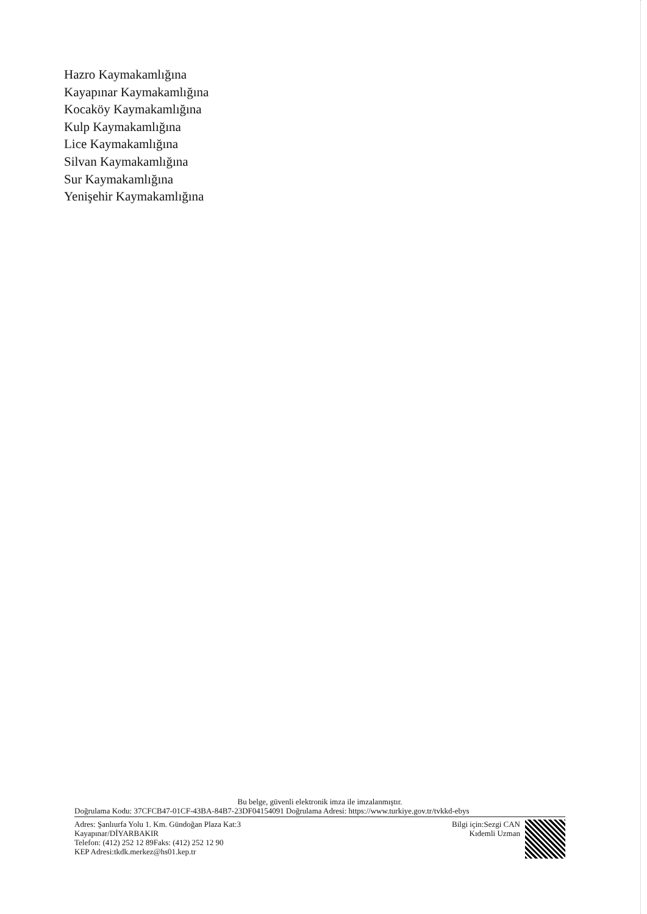Hazro Kaymakamlığına
Kayapınar Kaymakamlığına
Kocaköy Kaymakamlığına
Kulp Kaymakamlığına
Lice Kaymakamlığına
Silvan Kaymakamlığına
Sur Kaymakamlığına
Yenişehir Kaymakamlığına
Bu belge, güvenli elektronik imza ile imzalanmıştır.
Doğrulama Kodu: 37CFCB47-01CF-43BA-84B7-23DF04154091 Doğrulama Adresi: https://www.turkiye.gov.tr/tvkkd-ebys
Adres: Şanlıurfa Yolu 1. Km. Gündoğan Plaza Kat:3
Kayapınar/DİYARBAKIR
Telefon: (412) 252 12 89Faks: (412) 252 12 90
KEP Adresi:tkdk.merkez@hs01.kep.tr
Bilgi için:Sezgi CAN
Kıdemli Uzman